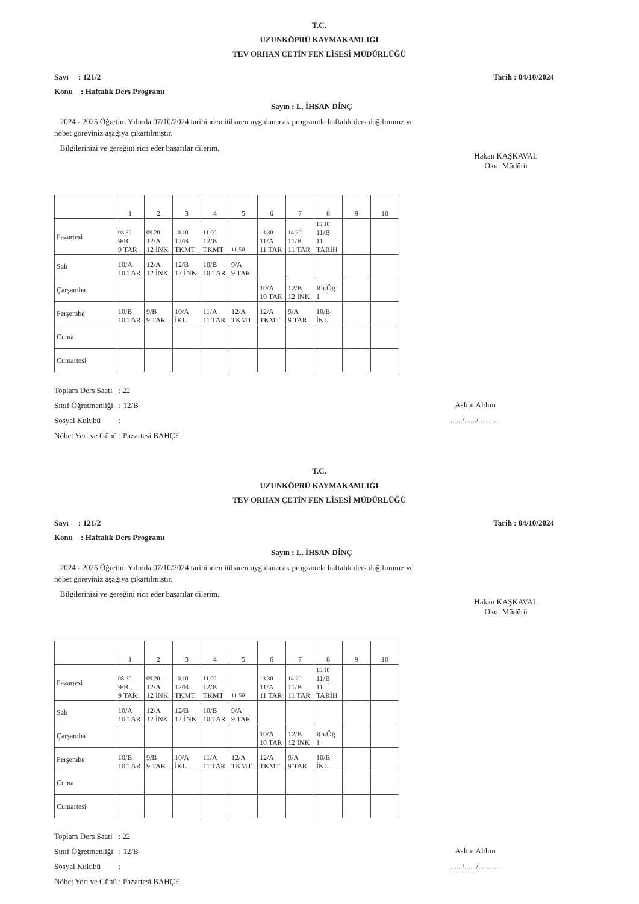T.C.
UZUNKÖPRÜ KAYMAKAMLIĞI
TEV ORHAN ÇETİN FEN LİSESİ MÜDÜRLÜĞÜ
Sayı : 121/2 Tarih : 04/10/2024
Konu : Haftalık Ders Programı
Sayın : L. İHSAN DİNÇ
2024 - 2025 Öğretim Yılında 07/10/2024 tarihinden itibaren uygulanacak programda haftalık ders dağılımınız ve
nöbet göreviniz aşağıya çıkartılmıştır.
Bilgilerinizi ve gereğini rica eder başarılar dilerim.
Hakan KAŞKAVAL
Okul Müdürü
| | 1 | 2 | 3 | 4 | 5 | 6 | 7 | 8 | 9 | 10 |
| --- | --- | --- | --- | --- | --- | --- | --- | --- | --- | --- |
| Pazartesi | 08.30 9/B 9 TAR | 09.20 12/A 12 İNK | 10.10 12/B TKMT | 11.00 12/B TKMT | 11.50 | 13.30 11/A 11 TAR | 14.20 11/B 11 TAR | 15.10 11/B 11 TARİH | | |
| Salı | 10/A 10 TAR | 12/A 12 İNK | 12/B 12 İNK | 10/B 10 TAR | 9/A 9 TAR | | | | | |
| Çarşamba | | | | | | 10/A 10 TAR | 12/B 12 İNK | Rh.Öğ 1 | | |
| Perşembe | 10/B 10 TAR | 9/B 9 TAR | 10/A İKL | 11/A 11 TAR | 12/A TKMT | 12/A TKMT | 9/A 9 TAR | 10/B İKL | | |
| Cuma | | | | | | | | | | |
| Cumartesi | | | | | | | | | | |
Toplam Ders Saati : 22
Sınıf Öğretmenliği : 12/B
Sosyal Kulubü :
Nöbet Yeri ve Günü : Pazartesi BAHÇE
Aslını Aldım
....../....../...........
T.C.
UZUNKÖPRÜ KAYMAKAMLIĞI
TEV ORHAN ÇETİN FEN LİSESİ MÜDÜRLÜĞÜ
Sayı : 121/2 Tarih : 04/10/2024
Konu : Haftalık Ders Programı
Sayın : L. İHSAN DİNÇ
2024 - 2025 Öğretim Yılında 07/10/2024 tarihinden itibaren uygulanacak programda haftalık ders dağılımınız ve
nöbet göreviniz aşağıya çıkartılmıştır.
Bilgilerinizi ve gereğini rica eder başarılar dilerim.
Hakan KAŞKAVAL
Okul Müdürü
| | 1 | 2 | 3 | 4 | 5 | 6 | 7 | 8 | 9 | 10 |
| --- | --- | --- | --- | --- | --- | --- | --- | --- | --- | --- |
| Pazartesi | 08.30 9/B 9 TAR | 09.20 12/A 12 İNK | 10.10 12/B TKMT | 11.00 12/B TKMT | 11.50 | 13.30 11/A 11 TAR | 14.20 11/B 11 TAR | 15.10 11/B 11 TARİH | | |
| Salı | 10/A 10 TAR | 12/A 12 İNK | 12/B 12 İNK | 10/B 10 TAR | 9/A 9 TAR | | | | | |
| Çarşamba | | | | | | 10/A 10 TAR | 12/B 12 İNK | Rh.Öğ 1 | | |
| Perşembe | 10/B 10 TAR | 9/B 9 TAR | 10/A İKL | 11/A 11 TAR | 12/A TKMT | 12/A TKMT | 9/A 9 TAR | 10/B İKL | | |
| Cuma | | | | | | | | | | |
| Cumartesi | | | | | | | | | | |
Toplam Ders Saati : 22
Sınıf Öğretmenliği : 12/B
Sosyal Kulubü :
Nöbet Yeri ve Günü : Pazartesi BAHÇE
Aslını Aldım
....../....../...........